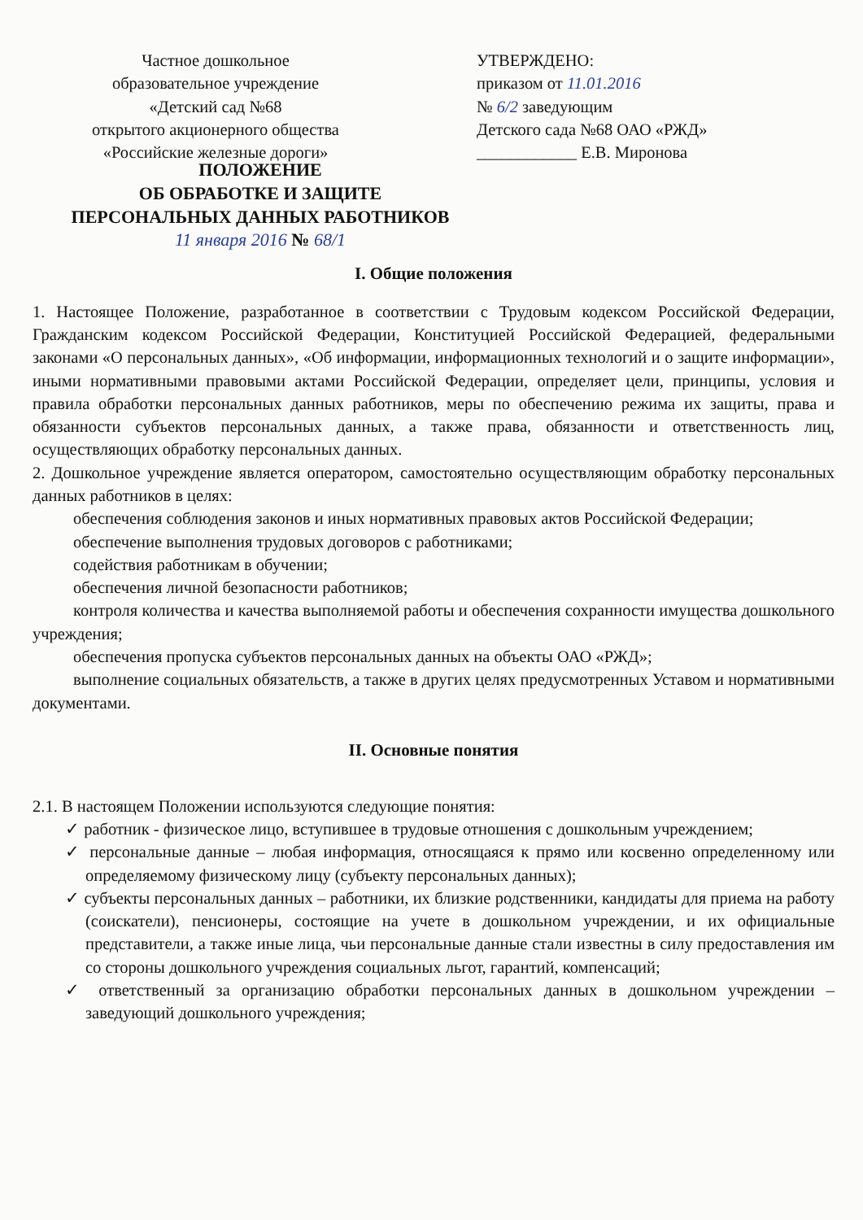Частное дошкольное
образовательное учреждение
«Детский сад №68
открытого акционерного общества
«Российские железные дороги»
УТВЕРЖДЕНО:
приказом от 11.01.2016
№ 6/2 заведующим
Детского сада №68 ОАО «РЖД»
____________ Е.В. Миронова
ПОЛОЖЕНИЕ
ОБ ОБРАБОТКЕ И ЗАЩИТЕ
ПЕРСОНАЛЬНЫХ ДАННЫХ РАБОТНИКОВ
11 января 2016 № 68/1
I. Общие положения
1. Настоящее Положение, разработанное в соответствии с Трудовым кодексом Российской Федерации, Гражданским кодексом Российской Федерации, Конституцией Российской Федерацией, федеральными законами «О персональных данных», «Об информации, информационных технологий и о защите информации», иными нормативными правовыми актами Российской Федерации, определяет цели, принципы, условия и правила обработки персональных данных работников, меры по обеспечению режима их защиты, права и обязанности субъектов персональных данных, а также права, обязанности и ответственность лиц, осуществляющих обработку персональных данных.
2. Дошкольное учреждение является оператором, самостоятельно осуществляющим обработку персональных данных работников в целях:
обеспечения соблюдения законов и иных нормативных правовых актов Российской Федерации;
обеспечение выполнения трудовых договоров с работниками;
содействия работникам в обучении;
обеспечения личной безопасности работников;
контроля количества и качества выполняемой работы и обеспечения сохранности имущества дошкольного учреждения;
обеспечения пропуска субъектов персональных данных на объекты ОАО «РЖД»;
выполнение социальных обязательств, а также в других целях предусмотренных Уставом и нормативными документами.
II. Основные понятия
2.1. В настоящем Положении используются следующие понятия:
✓ работник - физическое лицо, вступившее в трудовые отношения с дошкольным учреждением;
✓ персональные данные – любая информация, относящаяся к прямо или косвенно определенному или определяемому физическому лицу (субъекту персональных данных);
✓ субъекты персональных данных – работники, их близкие родственники, кандидаты для приема на работу (соискатели), пенсионеры, состоящие на учете в дошкольном учреждении, и их официальные представители, а также иные лица, чьи персональные данные стали известны в силу предоставления им со стороны дошкольного учреждения социальных льгот, гарантий, компенсаций;
✓ ответственный за организацию обработки персональных данных в дошкольном учреждении – заведующий дошкольного учреждения;